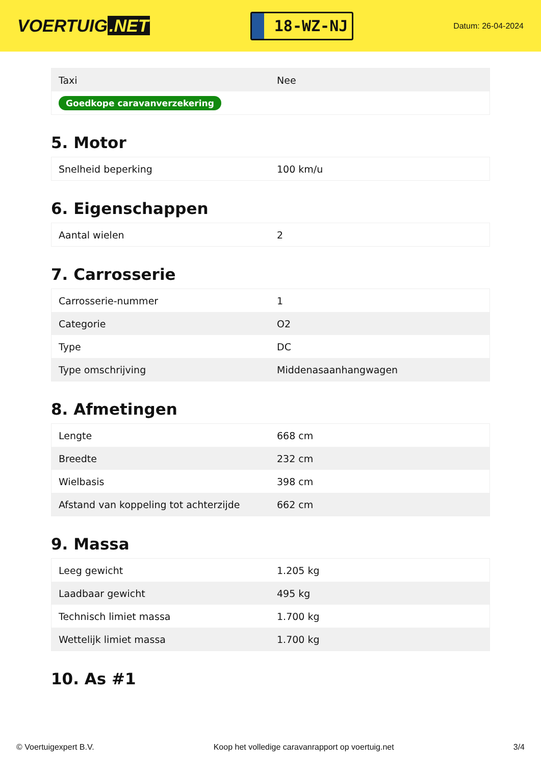VOERTUIG.NET
18-WZ-NJ
Datum: 26-04-2024
| Taxi | Nee |
| Goedkope caravanverzekering | |
5. Motor
| Snelheid beperking | 100 km/u |
6. Eigenschappen
| Aantal wielen | 2 |
7. Carrosserie
| Carrosserie-nummer | 1 |
| Categorie | O2 |
| Type | DC |
| Type omschrijving | Middenasaanhangwagen |
8. Afmetingen
| Lengte | 668 cm |
| Breedte | 232 cm |
| Wielbasis | 398 cm |
| Afstand van koppeling tot achterzijde | 662 cm |
9. Massa
| Leeg gewicht | 1.205 kg |
| Laadbaar gewicht | 495 kg |
| Technisch limiet massa | 1.700 kg |
| Wettelijk limiet massa | 1.700 kg |
10. As #1
© Voertuigexpert B.V. Koop het volledige caravanrapport op voertuig.net 3/4